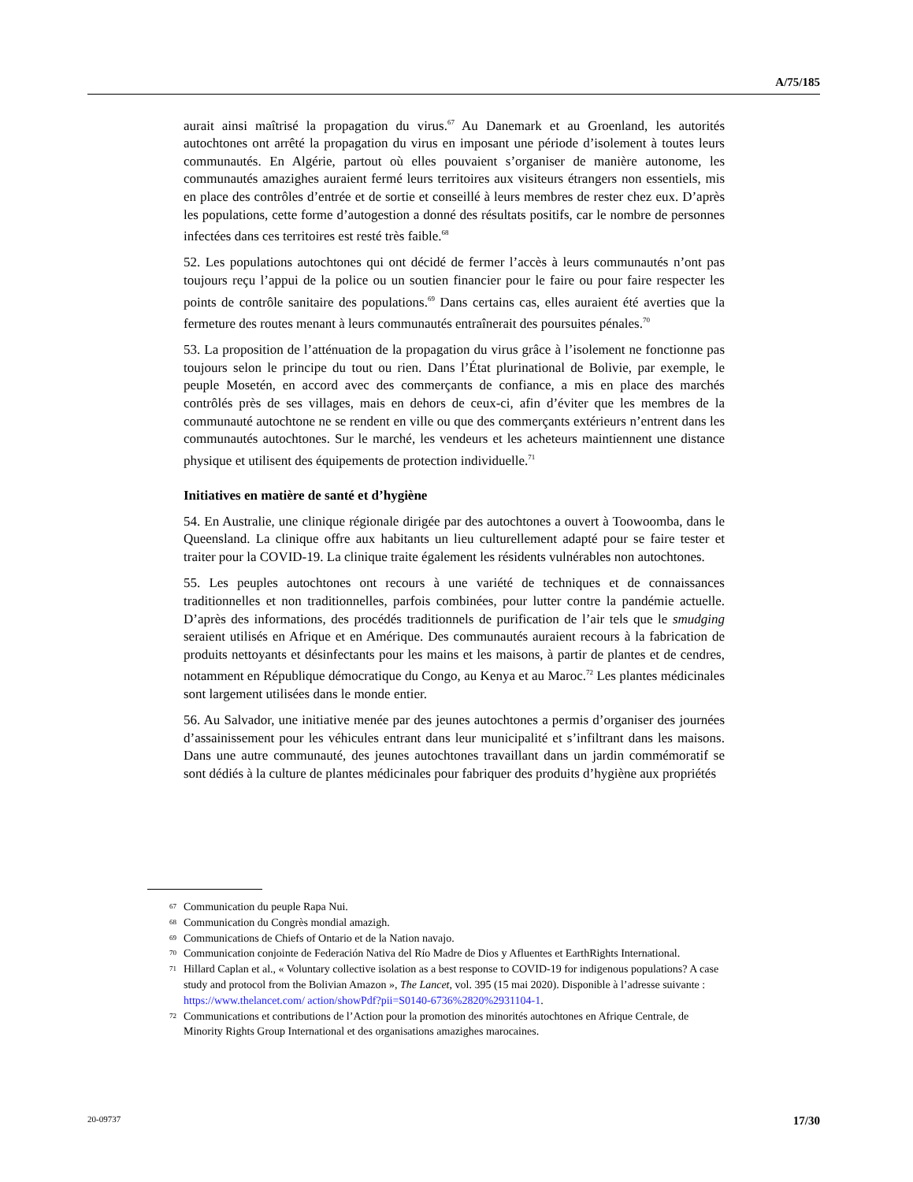A/75/185
aurait ainsi maîtrisé la propagation du virus.<sup>67</sup> Au Danemark et au Groenland, les autorités autochtones ont arrêté la propagation du virus en imposant une période d’isolement à toutes leurs communautés. En Algérie, partout où elles pouvaient s’organiser de manière autonome, les communautés amazighes auraient fermé leurs territoires aux visiteurs étrangers non essentiels, mis en place des contrôles d’entrée et de sortie et conseillé à leurs membres de rester chez eux. D’après les populations, cette forme d’autogestion a donné des résultats positifs, car le nombre de personnes infectées dans ces territoires est resté très faible.<sup>68</sup>
52. Les populations autochtones qui ont décidé de fermer l’accès à leurs communautés n’ont pas toujours reçu l’appui de la police ou un soutien financier pour le faire ou pour faire respecter les points de contrôle sanitaire des populations.<sup>69</sup> Dans certains cas, elles auraient été averties que la fermeture des routes menant à leurs communautés entraînerait des poursuites pénales.<sup>70</sup>
53. La proposition de l’atténuation de la propagation du virus grâce à l’isolement ne fonctionne pas toujours selon le principe du tout ou rien. Dans l’État plurinational de Bolivie, par exemple, le peuple Mosetén, en accord avec des commerçants de confiance, a mis en place des marchés contrôlés près de ses villages, mais en dehors de ceux-ci, afin d’éviter que les membres de la communauté autochtone ne se rendent en ville ou que des commerçants extérieurs n’entrent dans les communautés autochtones. Sur le marché, les vendeurs et les acheteurs maintiennent une distance physique et utilisent des équipements de protection individuelle.<sup>71</sup>
Initiatives en matière de santé et d’hygiène
54. En Australie, une clinique régionale dirigée par des autochtones a ouvert à Toowoomba, dans le Queensland. La clinique offre aux habitants un lieu culturellement adapté pour se faire tester et traiter pour la COVID-19. La clinique traite également les résidents vulnérables non autochtones.
55. Les peuples autochtones ont recours à une variété de techniques et de connaissances traditionnelles et non traditionnelles, parfois combinées, pour lutter contre la pandémie actuelle. D’après des informations, des procédés traditionnels de purification de l’air tels que le smudging seraient utilisés en Afrique et en Amérique. Des communautés auraient recours à la fabrication de produits nettoyants et désinfectants pour les mains et les maisons, à partir de plantes et de cendres, notamment en République démocratique du Congo, au Kenya et au Maroc.<sup>72</sup> Les plantes médicinales sont largement utilisées dans le monde entier.
56. Au Salvador, une initiative menée par des jeunes autochtones a permis d’organiser des journées d’assainissement pour les véhicules entrant dans leur municipalité et s’infiltrant dans les maisons. Dans une autre communauté, des jeunes autochtones travaillant dans un jardin commémoratif se sont dédiés à la culture de plantes médicinales pour fabriquer des produits d’hygiène aux propriétés
67 Communication du peuple Rapa Nui.
68 Communication du Congrès mondial amazigh.
69 Communications de Chiefs of Ontario et de la Nation navajo.
70 Communication conjointe de Federación Nativa del Río Madre de Dios y Afluentes et EarthRights International.
71 Hillard Caplan et al., « Voluntary collective isolation as a best response to COVID-19 for indigenous populations? A case study and protocol from the Bolivian Amazon », The Lancet, vol. 395 (15 mai 2020). Disponible à l’adresse suivante : https://www.thelancet.com/ action/showPdf?pii=S0140-6736%2820%2931104-1.
72 Communications et contributions de l’Action pour la promotion des minorités autochtones en Afrique Centrale, de Minority Rights Group International et des organisations amazighes marocaines.
20-09737 17/30